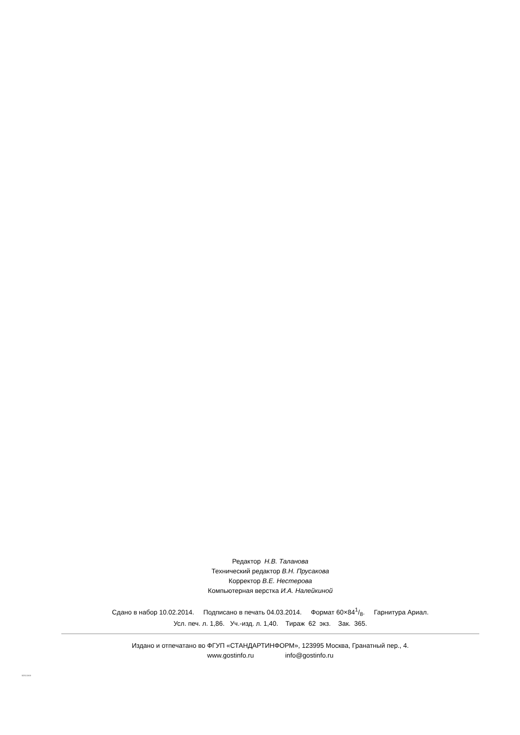Редактор Н.В. Таланова
Технический редактор В.Н. Прусакова
Корректор В.Е. Нестерова
Компьютерная верстка И.А. Налейкиной
Сдано в набор 10.02.2014. Подписано в печать 04.03.2014. Формат 60×841/8. Гарнитура Ариал.
Усл. печ. л. 1,86. Уч.-изд. л. 1,40. Тираж 62 экз. Зак. 365.
Издано и отпечатано во ФГУП «СТАНДАРТИНФОРМ», 123995 Москва, Гранатный пер., 4.
www.gostinfo.ru info@gostinfo.ru
32212-2013